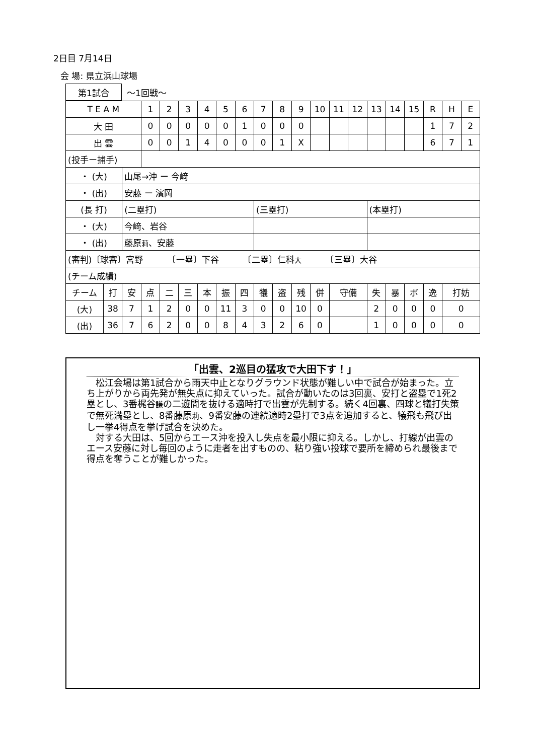2日目 7月14日
会 場: 県立浜山球場
| 第1試合 | ～1回戦～ |
| T E A M | | | 1 | 2 | 3 | 4 | 5 | 6 | 7 | 8 | 9 | 10 | 11 | 12 | 13 | 14 | 15 | R | H | E |
| 大 田 | | | 0 | 0 | 0 | 0 | 0 | 1 | 0 | 0 | 0 | | | | | | | 1 | 7 | 2 |
| 出 雲 | | | 0 | 0 | 1 | 4 | 0 | 0 | 0 | 1 | X | | | | | | | 6 | 7 | 1 |
| (投手ー捕手) | | | | | | | | | | | | | | | | | | | | |
| ・ (大) | | 山尾→沖 ー 今﨑 | | | | | | | | | | | | | | | | | | |
| ・ (出) | | 安藤 ー 濱岡 | | | | | | | | | | | | | | | | | | |
| (長 打) | | (二塁打) | | | | | | | (三塁打) | | | | | | (本塁打) | | | | | |
| ・ (大) | | 今﨑、岩谷 | | | | | | | | | | | | | | | | | | |
| ・ (出) | | 藤原 莉 、安藤 | | | | | | | | | | | | | | | | | | |
| (審判)〔球審〕宮野 〔一塁〕下谷 〔二塁〕仁科 大 〔三塁〕大谷 | | | | | | | | | | | | | | | | | | | | |
| (チーム成績) | | | | | | | | | | | | | | | | | | | | |
| チーム | 打 | 安 | 点 | 二 | 三 | 本 | 振 | 四 | 犠 | 盗 | 残 | 併 | 守備 | | 失 | 暴 | ボ | 逸 | 打妨 | |
| (大) | 38 | 7 | 1 | 2 | 0 | 0 | 11 | 3 | 0 | 0 | 10 | 0 | | | 2 | 0 | 0 | 0 | 0 | |
| (出) | 36 | 7 | 6 | 2 | 0 | 0 | 8 | 4 | 3 | 2 | 6 | 0 | | | 1 | 0 | 0 | 0 | 0 | |
「出雲、2巡目の猛攻で大田下す！」
松江会場は第1試合から雨天中止となりグラウンド状態が難しい中で試合が始まった。立ち上がりから両先発が無失点に抑えていった。試合が動いたのは3回裏、安打と盗塁で1死2塁とし、3番梶谷謙の二遊間を抜ける適時打で出雲が先制する。続く4回裏、四球と犠打失策で無死満塁とし、8番藤原莉、9番安藤の連続適時2塁打で3点を追加すると、犠飛も飛び出し一挙4得点を挙げ試合を決めた。
対する大田は、5回からエース沖を投入し失点を最小限に抑える。しかし、打線が出雲のエース安藤に対し毎回のように走者を出すものの、粘り強い投球で要所を締められ最後まで得点を奪うことが難しかった。